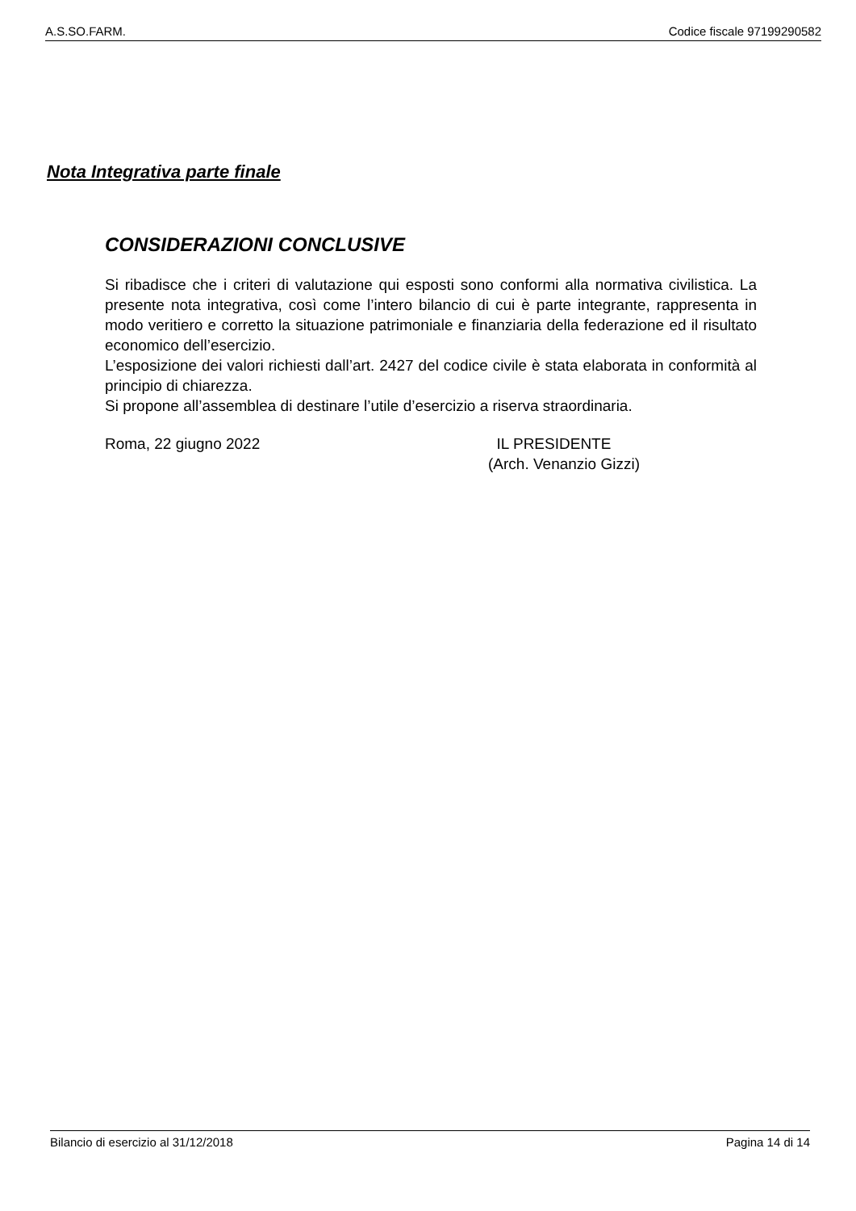A.S.SO.FARM. Codice fiscale 97199290582
Nota Integrativa parte finale
CONSIDERAZIONI CONCLUSIVE
Si ribadisce che i criteri di valutazione qui esposti sono conformi alla normativa civilistica. La presente nota integrativa, così come l’intero bilancio di cui è parte integrante, rappresenta in modo veritiero e corretto la situazione patrimoniale e finanziaria della federazione ed il risultato economico dell’esercizio.
L’esposizione dei valori richiesti dall’art. 2427 del codice civile è stata elaborata in conformità al principio di chiarezza.
Si propone all’assemblea di destinare l’utile d’esercizio a riserva straordinaria.
Roma, 22 giugno 2022 IL PRESIDENTE
(Arch. Venanzio Gizzi)
Bilancio di esercizio al 31/12/2018 Pagina 14 di 14